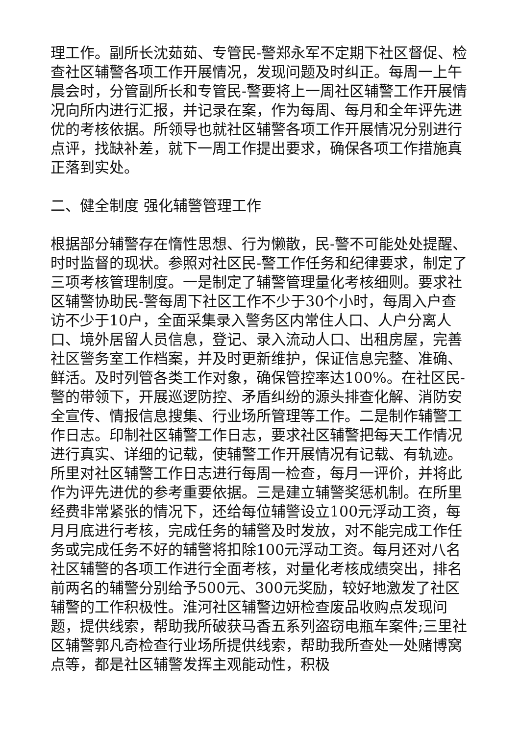理工作。副所长沈茹茹、专管民-警郑永军不定期下社区督促、检查社区辅警各项工作开展情况，发现问题及时纠正。每周一上午晨会时，分管副所长和专管民-警要将上一周社区辅警工作开展情况向所内进行汇报，并记录在案，作为每周、每月和全年评先进优的考核依据。所领导也就社区辅警各项工作开展情况分别进行点评，找缺补差，就下一周工作提出要求，确保各项工作措施真正落到实处。
二、健全制度 强化辅警管理工作
根据部分辅警存在惰性思想、行为懒散，民-警不可能处处提醒、时时监督的现状。参照对社区民-警工作任务和纪律要求，制定了三项考核管理制度。一是制定了辅警管理量化考核细则。要求社区辅警协助民-警每周下社区工作不少于30个小时，每周入户查访不少于10户，全面采集录入警务区内常住人口、人户分离人口、境外居留人员信息，登记、录入流动人口、出租房屋，完善社区警务室工作档案，并及时更新维护，保证信息完整、准确、鲜活。及时列管各类工作对象，确保管控率达100%。在社区民-警的带领下，开展巡逻防控、矛盾纠纷的源头排查化解、消防安全宣传、情报信息搜集、行业场所管理等工作。二是制作辅警工作日志。印制社区辅警工作日志，要求社区辅警把每天工作情况进行真实、详细的记载，使辅警工作开展情况有记载、有轨迹。所里对社区辅警工作日志进行每周一检查，每月一评价，并将此作为评先进优的参考重要依据。三是建立辅警奖惩机制。在所里经费非常紧张的情况下，还给每位辅警设立100元浮动工资，每月月底进行考核，完成任务的辅警及时发放，对不能完成工作任务或完成任务不好的辅警将扣除100元浮动工资。每月还对八名社区辅警的各项工作进行全面考核，对量化考核成绩突出，排名前两名的辅警分别给予500元、300元奖励，较好地激发了社区辅警的工作积极性。淮河社区辅警边妍检查废品收购点发现问题，提供线索，帮助我所破获马香五系列盗窃电瓶车案件;三里社区辅警郭凡奇检查行业场所提供线索，帮助我所查处一处赌博窝点等，都是社区辅警发挥主观能动性，积极